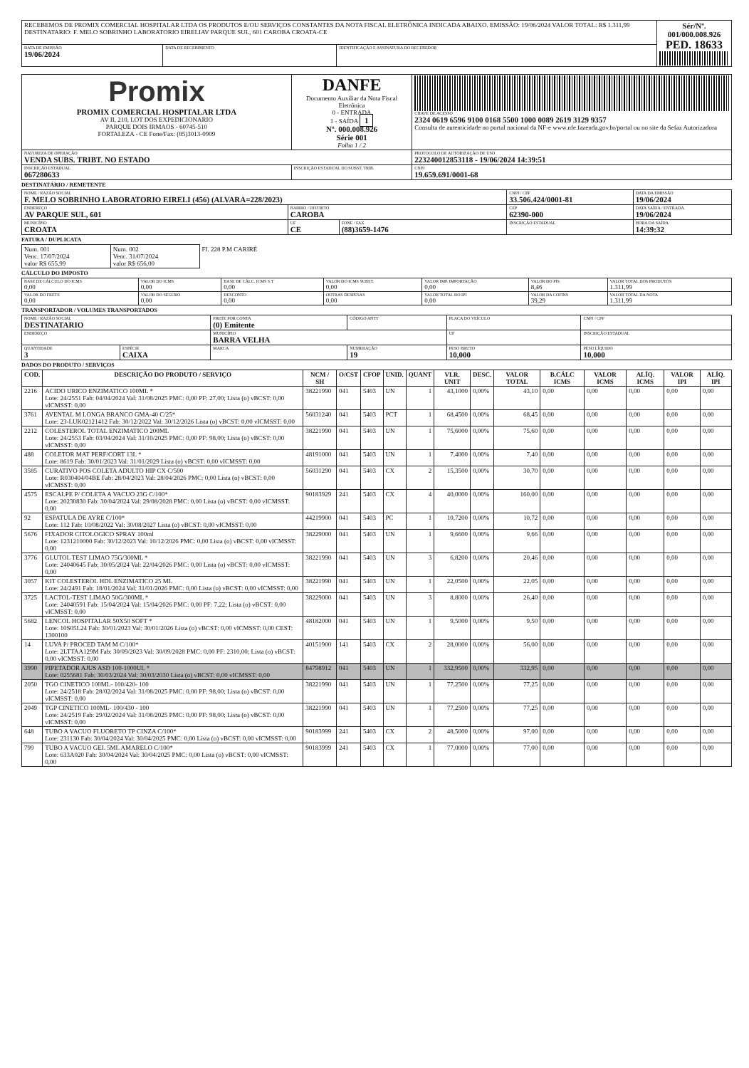| RECEBEMOS DE PROMIX COMERCIAL HOSPITALAR LTDA OS PRODUTOS E/OU SERVIÇOS CONSTANTES DA NOTA FISCAL ELETRÔNICA INDICADA ABAIXO. EMISSÃO: 19/06/2024 VALOR TOTAL: R$ 1.311,99 DESTINATARIO: F. MELO SOBRINHO LABORATORIO EIRELIAV PARQUE SUL, 601 CAROBA CROATA-CE | | | Sér/Nº. 001/000.008.926 PED. 18633 |
| DATA DE EMISSÃO 19/06/2024 | DATA DE RECEBIMENTO | IDENTIFICAÇÃO E ASSINATURA DO RECEBEDOR | |
| Promix PROMIX COMERCIAL HOSPITALAR LTDA AV II, 210, LOT DOS EXPEDICIONARIO PARQUE DOIS IRMAOS - 60745-510 FORTALEZA - CE Fone/Fax: (85)3013-0909 | DANFE Documento Auxiliar da Nota Fiscal Eletrônica 0 - ENTRADA 1 - SAÍDA 1 Nº. 000.008.926 Série 001 Folha 1 / 2 | CHAVE DE ACESSO 2324 0619 6596 9100 0168 5500 1000 0089 2619 3129 9357 Consulta de autenticidade no portal nacional da NF-e www.nfe.fazenda.gov.br/portal ou no site da Sefaz Autorizadora |
| NATUREZA DE OPERAÇÃO VENDA SUBS. TRIBT. NO ESTADO | | PROTOCOLO DE AUTORIZAÇÃO DE USO 223240012853118 - 19/06/2024 14:39:51 |
| INSCRIÇÃO ESTADUAL 067280633 | INSCRIÇÃO ESTADUAL DO SUBST. TRIB. | CNPJ 19.659.691/0001-68 |
DESTINATÁRIO / REMETENTE
| NOME / RAZÃO SOCIAL F. MELO SOBRINHO LABORATORIO EIRELI (456) (ALVARA=228/2023) | | | CNPJ / CPF 33.506.424/0001-81 | DATA DA EMISSÃO 19/06/2024 |
| ENDEREÇO AV PARQUE SUL, 601 | BAIRRO / DISTRITO CAROBA | | CEP 62390-000 | DATA SAÍDA / ENTRADA 19/06/2024 |
| MUNICÍPIO CROATA | UF CE | FONE / FAX (88)3659-1476 | INSCRIÇÃO ESTADUAL | HORA DA SAÍDA 14:39:32 |
FATURA / DUPLICATA
| Num. 001 Venc. 17/07/2024 valor R$ 655,99 | Num. 002 Venc. 31/07/2024 valor R$ 656,00 | FI. 228 P.M CARIRÉ |
CÁLCULO DO IMPOSTO
| BASE DE CÁLCULO DO ICMS 0,00 | VALOR DO ICMS 0,00 | BASE DE CÁLC. ICMS S.T 0,00 | VALOR DO ICMS SUBST. 0,00 | VALOR IMP. IMPORTAÇÃO 0,00 | VALOR DO PIS 8,46 | VALOR TOTAL DOS PRODUTOS 1.311,99 |
| VALOR DO FRETE 0,00 | VALOR DO SEGURO 0,00 | DESCONTO 0,00 | OUTRAS DESPESAS 0,00 | VALOR TOTAL DO IPI 0,00 | VALOR DA COFINS 39,29 | VALOR TOTAL DA NOTA 1.311,99 |
TRANSPORTADOR / VOLUMES TRANSPORTADOS
| NOME / RAZÃO SOCIAL DESTINATARIO | | FRETE POR CONTA (0) Emitente | CÓDIGO ANTT | PLACA DO VEÍCULO | CNPJ / CPF |
| ENDEREÇO | | MUNICÍPIO BARRA VELHA | | UF | INSCRIÇÃO ESTADUAL |
| QUANTIDADE 3 | ESPÉCIE CAIXA | MARCA | NUMERAÇÃO 19 | PESO BRUTO 10,000 | PESO LÍQUIDO 10,000 |
DADOS DO PRODUTO / SERVIÇOS
| COD. | DESCRIÇÃO DO PRODUTO / SERVIÇO | NCM / SH | O/CST | CFOP | UNID. | QUANT | VLR. UNIT | DESC. | VALOR TOTAL | B.CÁLC ICMS | VALOR ICMS | ALÍQ. ICMS | VALOR IPI | ALÍQ. IPI |
| --- | --- | --- | --- | --- | --- | --- | --- | --- | --- | --- | --- | --- | --- | --- |
| 2216 | ACIDO URICO ENZIMATICO 100ML * Lote: 24/2551 Fab: 04/04/2024 Val: 31/08/2025 PMC: 0,00 PF: 27,00; Lista (o) vBCST: 0,00 vICMSST: 0,00 | 38221990 | 041 | 5403 | UN | 1 | 43,1000 | 0,00% | 43,10 | 0,00 | 0,00 | 0,00 | 0,00 | 0,00 |
| 3761 | AVENTAL M LONGA BRANCO GMA-40 C/25* Lote: 23-LUK02121412 Fab: 30/12/2022 Val: 30/12/2026 Lista (o) vBCST: 0,00 vICMSST: 0,00 | 56031240 | 041 | 5403 | PCT | 1 | 68,4500 | 0,00% | 68,45 | 0,00 | 0,00 | 0,00 | 0,00 | 0,00 |
| 2212 | COLESTEROL TOTAL ENZIMATICO 200ML Lote: 24/2553 Fab: 03/04/2024 Val: 31/10/2025 PMC: 0,00 PF: 98,00; Lista (o) vBCST: 0,00 vICMSST: 0,00 | 38221990 | 041 | 5403 | UN | 1 | 75,6000 | 0,00% | 75,60 | 0,00 | 0,00 | 0,00 | 0,00 | 0,00 |
| 488 | COLETOR MAT PERF/CORT 13L * Lote: 8619 Fab: 30/01/2023 Val: 31/01/2029 Lista (o) vBCST: 0,00 vICMSST: 0,00 | 48191000 | 041 | 5403 | UN | 1 | 7,4000 | 0,00% | 7,40 | 0,00 | 0,00 | 0,00 | 0,00 | 0,00 |
| 3585 | CURATIVO POS COLETA ADULTO HIP CX C/500 Lote: R030404/04BE Fab: 28/04/2023 Val: 28/04/2026 PMC: 0,00 Lista (o) vBCST: 0,00 vICMSST: 0,00 | 56031290 | 041 | 5403 | CX | 2 | 15,3500 | 0,00% | 30,70 | 0,00 | 0,00 | 0,00 | 0,00 | 0,00 |
| 4575 | ESCALPE P/ COLETA A VACUO 23G C/100* Lote: 20230830 Fab: 30/04/2024 Val: 29/08/2028 PMC: 0,00 Lista (o) vBCST: 0,00 vICMSST: 0,00 | 90183929 | 241 | 5403 | CX | 4 | 40,0000 | 0,00% | 160,00 | 0,00 | 0,00 | 0,00 | 0,00 | 0,00 |
| 92 | ESPATULA DE AYRE C/100* Lote: 112 Fab: 10/08/2022 Val: 30/08/2027 Lista (o) vBCST: 0,00 vICMSST: 0,00 | 44219900 | 041 | 5403 | PC | 1 | 10,7200 | 0,00% | 10,72 | 0,00 | 0,00 | 0,00 | 0,00 | 0,00 |
| 5676 | FIXADOR CITOLOGICO SPRAY 100ml Lote: 1231210000 Fab: 30/12/2023 Val: 10/12/2026 PMC: 0,00 Lista (o) vBCST: 0,00 vICMSST: 0,00 | 38229000 | 041 | 5403 | UN | 1 | 9,6600 | 0,00% | 9,66 | 0,00 | 0,00 | 0,00 | 0,00 | 0,00 |
| 3776 | GLUTOL TEST LIMAO 75G/300ML * Lote: 24040645 Fab: 30/05/2024 Val: 22/04/2026 PMC: 0,00 Lista (o) vBCST: 0,00 vICMSST: 0,00 | 38221990 | 041 | 5403 | UN | 3 | 6,8200 | 0,00% | 20,46 | 0,00 | 0,00 | 0,00 | 0,00 | 0,00 |
| 3057 | KIT COLESTEROL HDL ENZIMATICO 25 ML Lote: 24/2491 Fab: 18/01/2024 Val: 31/01/2026 PMC: 0,00 Lista (o) vBCST: 0,00 vICMSST: 0,00 | 38221990 | 041 | 5403 | UN | 1 | 22,0500 | 0,00% | 22,05 | 0,00 | 0,00 | 0,00 | 0,00 | 0,00 |
| 3725 | LACTOL-TEST LIMAO 50G/300ML * Lote: 24040591 Fab: 15/04/2024 Val: 15/04/2026 PMC: 0,00 PF: 7,22; Lista (o) vBCST: 0,00 vICMSST: 0,00 | 38229000 | 041 | 5403 | UN | 3 | 8,8000 | 0,00% | 26,40 | 0,00 | 0,00 | 0,00 | 0,00 | 0,00 |
| 5682 | LENCOL HOSPITALAR 50X50 SOFT * Lote: 10S05L24 Fab: 30/01/2023 Val: 30/01/2026 Lista (o) vBCST: 0,00 vICMSST: 0,00 CEST: 1300100 | 48182000 | 041 | 5403 | UN | 1 | 9,5000 | 0,00% | 9,50 | 0,00 | 0,00 | 0,00 | 0,00 | 0,00 |
| 14 | LUVA P/ PROCED TAM M C/100* Lote: 2LTTAA129M Fab: 30/09/2023 Val: 30/09/2028 PMC: 0,00 PF: 2310,00; Lista (o) vBCST: 0,00 vICMSST: 0,00 | 40151900 | 141 | 5403 | CX | 2 | 28,0000 | 0,00% | 56,00 | 0,00 | 0,00 | 0,00 | 0,00 | 0,00 |
| 3990 | PIPETADOR AJUS ASD 100-1000UL * Lote: 0255681 Fab: 30/03/2024 Val: 30/03/2030 Lista (o) vBCST: 0,00 vICMSST: 0,00 | 84798912 | 041 | 5403 | UN | 1 | 332,9500 | 0,00% | 332,95 | 0,00 | 0,00 | 0,00 | 0,00 | 0,00 |
| 2050 | TGO CINETICO 100ML- 100/420- 100 Lote: 24/2518 Fab: 28/02/2024 Val: 31/08/2025 PMC: 0,00 PF: 98,00; Lista (o) vBCST: 0,00 vICMSST: 0,00 | 38221990 | 041 | 5403 | UN | 1 | 77,2500 | 0,00% | 77,25 | 0,00 | 0,00 | 0,00 | 0,00 | 0,00 |
| 2049 | TGP CINETICO 100ML- 100/430 - 100 Lote: 24/2519 Fab: 29/02/2024 Val: 31/08/2025 PMC: 0,00 PF: 98,00; Lista (o) vBCST: 0,00 vICMSST: 0,00 | 38221990 | 041 | 5403 | UN | 1 | 77,2500 | 0,00% | 77,25 | 0,00 | 0,00 | 0,00 | 0,00 | 0,00 |
| 648 | TUBO A VACUO FLUORETO TP CINZA C/100* Lote: 231130 Fab: 30/04/2024 Val: 30/04/2025 PMC: 0,00 Lista (o) vBCST: 0,00 vICMSST: 0,00 | 90183999 | 241 | 5403 | CX | 2 | 48,5000 | 0,00% | 97,00 | 0,00 | 0,00 | 0,00 | 0,00 | 0,00 |
| 799 | TUBO A VACUO GEL 5ML AMARELO C/100* Lote: 633A020 Fab: 30/04/2024 Val: 30/04/2025 PMC: 0,00 Lista (o) vBCST: 0,00 vICMSST: 0,00 | 90183999 | 241 | 5403 | CX | 1 | 77,0000 | 0,00% | 77,00 | 0,00 | 0,00 | 0,00 | 0,00 | 0,00 |